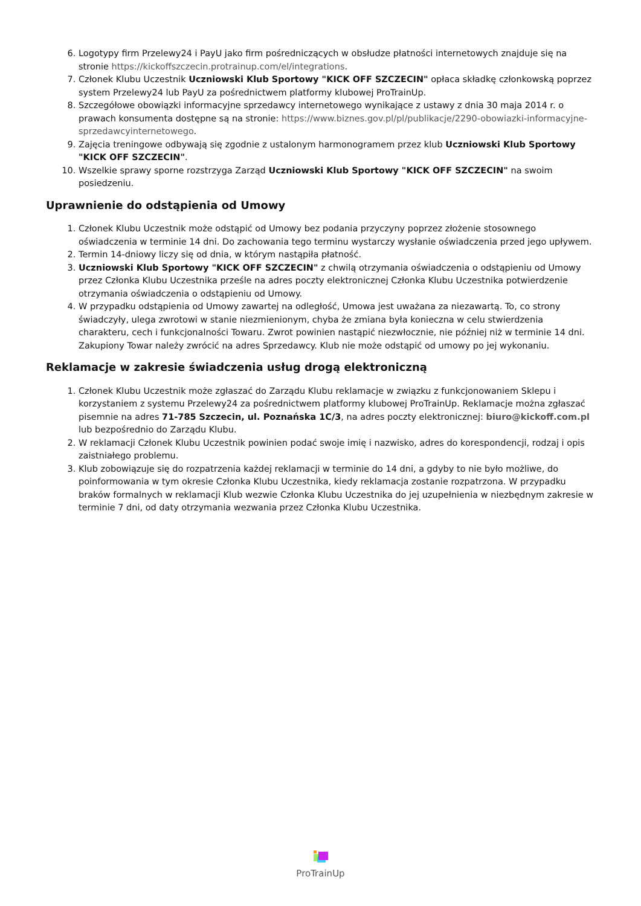6. Logotypy firm Przelewy24 i PayU jako firm pośredniczących w obsłudze płatności internetowych znajduje się na stronie https://kickoffszczecin.protrainup.com/el/integrations.
7. Członek Klubu Uczestnik Uczniowski Klub Sportowy "KICK OFF SZCZECIN" opłaca składkę członkowską poprzez system Przelewy24 lub PayU za pośrednictwem platformy klubowej ProTrainUp.
8. Szczegółowe obowiązki informacyjne sprzedawcy internetowego wynikające z ustawy z dnia 30 maja 2014 r. o prawach konsumenta dostępne są na stronie: https://www.biznes.gov.pl/pl/publikacje/2290-obowiazki-informacyjne-sprzedawcyinternetowego.
9. Zajęcia treningowe odbywają się zgodnie z ustalonym harmonogramem przez klub Uczniowski Klub Sportowy "KICK OFF SZCZECIN".
10. Wszelkie sprawy sporne rozstrzyga Zarząd Uczniowski Klub Sportowy "KICK OFF SZCZECIN" na swoim posiedzeniu.
Uprawnienie do odstąpienia od Umowy
1. Członek Klubu Uczestnik może odstąpić od Umowy bez podania przyczyny poprzez złożenie stosownego oświadczenia w terminie 14 dni. Do zachowania tego terminu wystarczy wysłanie oświadczenia przed jego upływem.
2. Termin 14-dniowy liczy się od dnia, w którym nastąpiła płatność.
3. Uczniowski Klub Sportowy "KICK OFF SZCZECIN" z chwilą otrzymania oświadczenia o odstąpieniu od Umowy przez Członka Klubu Uczestnika prześle na adres poczty elektronicznej Członka Klubu Uczestnika potwierdzenie otrzymania oświadczenia o odstąpieniu od Umowy.
4. W przypadku odstąpienia od Umowy zawartej na odległość, Umowa jest uważana za niezawartą. To, co strony świadczyły, ulega zwrotowi w stanie niezmienionym, chyba że zmiana była konieczna w celu stwierdzenia charakteru, cech i funkcjonalności Towaru. Zwrot powinien nastąpić niezwłocznie, nie później niż w terminie 14 dni. Zakupiony Towar należy zwrócić na adres Sprzedawcy. Klub nie może odstąpić od umowy po jej wykonaniu.
Reklamacje w zakresie świadczenia usług drogą elektroniczną
1. Członek Klubu Uczestnik może zgłaszać do Zarządu Klubu reklamacje w związku z funkcjonowaniem Sklepu i korzystaniem z systemu Przelewy24 za pośrednictwem platformy klubowej ProTrainUp. Reklamacje można zgłaszać pisemnie na adres 71-785 Szczecin, ul. Poznańska 1C/3, na adres poczty elektronicznej: biuro@kickoff.com.pl lub bezpośrednio do Zarządu Klubu.
2. W reklamacji Członek Klubu Uczestnik powinien podać swoje imię i nazwisko, adres do korespondencji, rodzaj i opis zaistniałego problemu.
3. Klub zobowiązuje się do rozpatrzenia każdej reklamacji w terminie do 14 dni, a gdyby to nie było możliwe, do poinformowania w tym okresie Członka Klubu Uczestnika, kiedy reklamacja zostanie rozpatrzona. W przypadku braków formalnych w reklamacji Klub wezwie Członka Klubu Uczestnika do jej uzupełnienia w niezbędnym zakresie w terminie 7 dni, od daty otrzymania wezwania przez Członka Klubu Uczestnika.
ProTrainUp